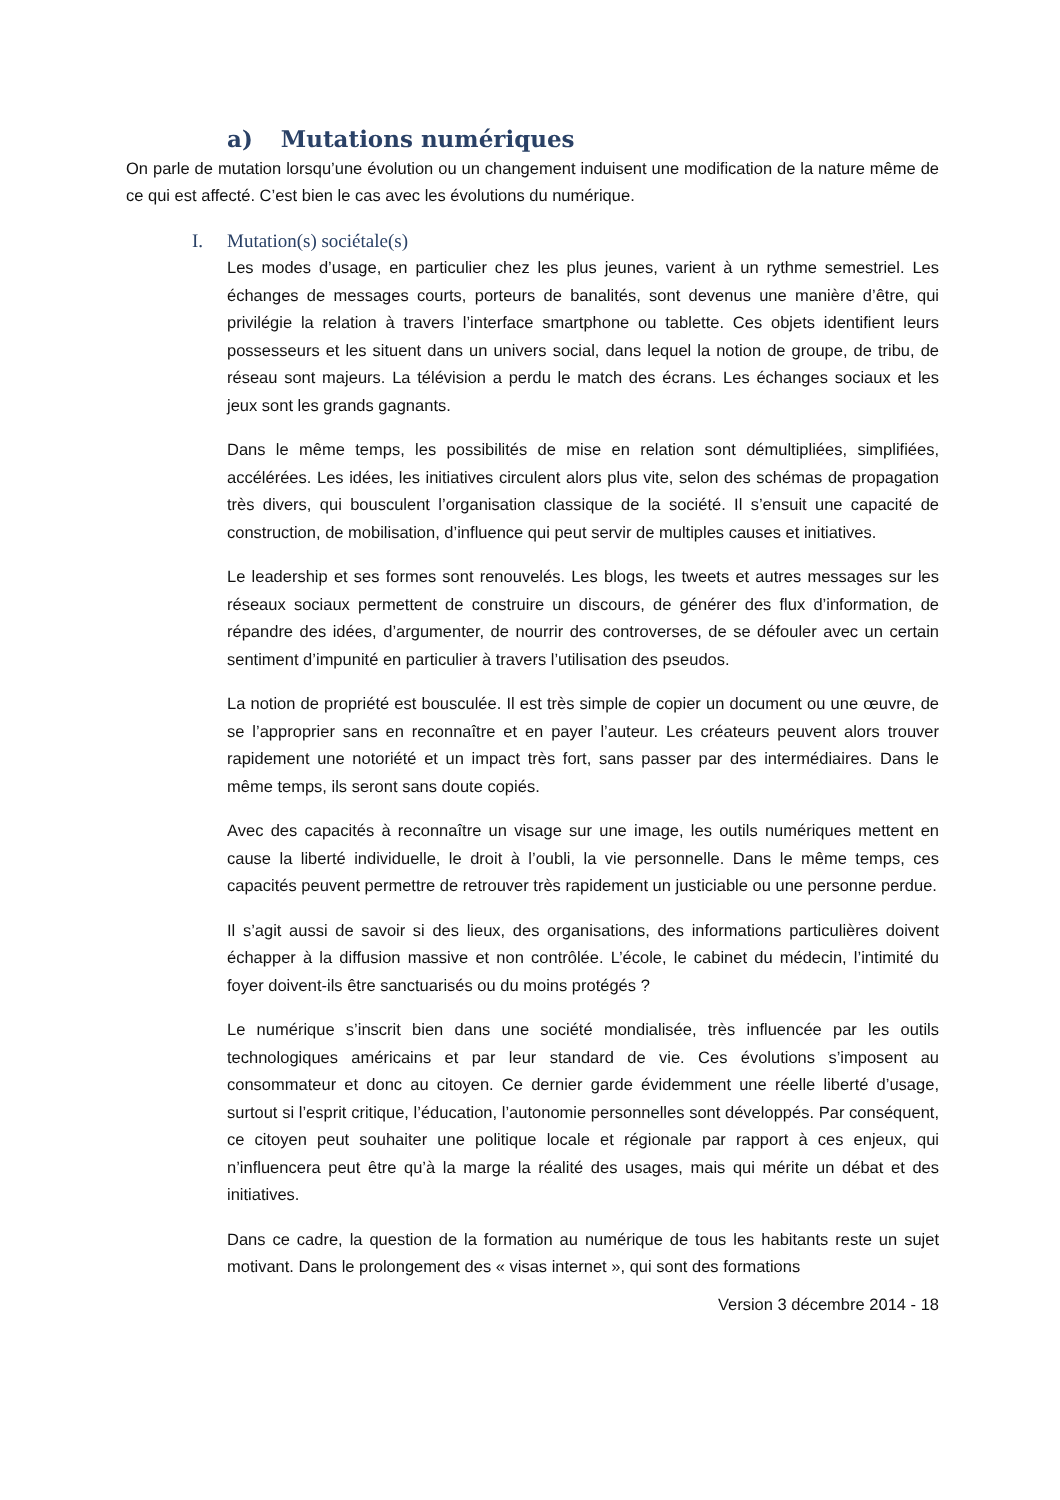a) Mutations numériques
On parle de mutation lorsqu’une évolution ou un changement induisent une modification de la nature même de ce qui est affecté. C’est bien le cas avec les évolutions du numérique.
I. Mutation(s) sociétale(s)
Les modes d’usage, en particulier chez les plus jeunes, varient à un rythme semestriel. Les échanges de messages courts, porteurs de banalités, sont devenus une manière d’être, qui privilégie la relation à travers l’interface smartphone ou tablette. Ces objets identifient leurs possesseurs et les situent dans un univers social, dans lequel la notion de groupe, de tribu, de réseau sont majeurs. La télévision a perdu le match des écrans. Les échanges sociaux et les jeux sont les grands gagnants.
Dans le même temps, les possibilités de mise en relation sont démultipliées, simplifiées, accélérées. Les idées, les initiatives circulent alors plus vite, selon des schémas de propagation très divers, qui bousculent l’organisation classique de la société. Il s’ensuit une capacité de construction, de mobilisation, d’influence qui peut servir de multiples causes et initiatives.
Le leadership et ses formes sont renouvelés. Les blogs, les tweets et autres messages sur les réseaux sociaux permettent de construire un discours, de générer des flux d’information, de répandre des idées, d’argumenter, de nourrir des controverses, de se défouler avec un certain sentiment d’impunité en particulier à travers l’utilisation des pseudos.
La notion de propriété est bousculée. Il est très simple de copier un document ou une œuvre, de se l’approprier sans en reconnaître et en payer l’auteur. Les créateurs peuvent alors trouver rapidement une notoriété et un impact très fort, sans passer par des intermédiaires. Dans le même temps, ils seront sans doute copiés.
Avec des capacités à reconnaître un visage sur une image, les outils numériques mettent en cause la liberté individuelle, le droit à l’oubli, la vie personnelle. Dans le même temps, ces capacités peuvent permettre de retrouver très rapidement un justiciable ou une personne perdue.
Il s’agit aussi de savoir si des lieux, des organisations, des informations particulières doivent échapper à la diffusion massive et non contrôlée. L’école, le cabinet du médecin, l’intimité du foyer doivent-ils être sanctuarisés ou du moins protégés ?
Le numérique s’inscrit bien dans une société mondialisée, très influencée par les outils technologiques américains et par leur standard de vie. Ces évolutions s’imposent au consommateur et donc au citoyen. Ce dernier garde évidemment une réelle liberté d’usage, surtout si l’esprit critique, l’éducation, l’autonomie personnelles sont développés. Par conséquent, ce citoyen peut souhaiter une politique locale et régionale par rapport à ces enjeux, qui n’influencera peut être qu’à la marge la réalité des usages, mais qui mérite un débat et des initiatives.
Dans ce cadre, la question de la formation au numérique de tous les habitants reste un sujet motivant. Dans le prolongement des « visas internet », qui sont des formations
Version 3 décembre 2014 - 18